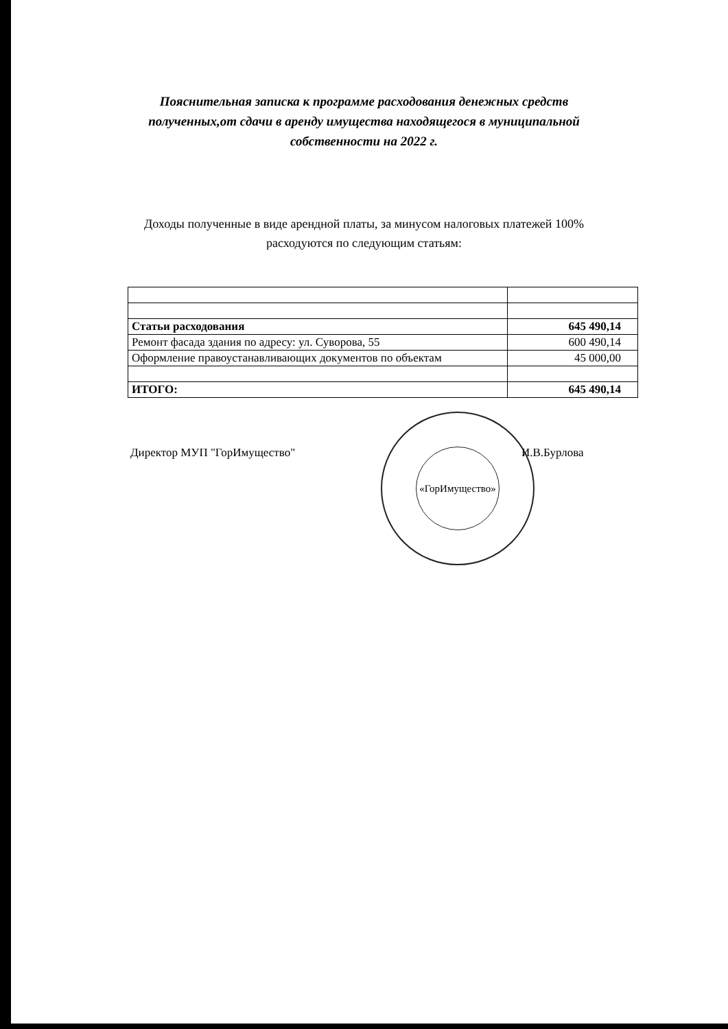Пояснительная записка к программе расходования денежных средств
полученных,от сдачи в аренду имущества находящегося в муниципальной
собственности на 2022 г.
Доходы полученные в виде арендной платы, за минусом налоговых платежей 100%
расходуются по следующим статьям:
| Статьи расходования | 645 490,14 |
| Ремонт фасада здания по адресу: ул. Суворова, 55 | 600 490,14 |
| Оформление правоустанавливающих документов по объектам | 45 000,00 |
| ИТОГО: | 645 490,14 |
Директор МУП "ГорИмущество" И.В.Бурлова
«ГорИмущество»